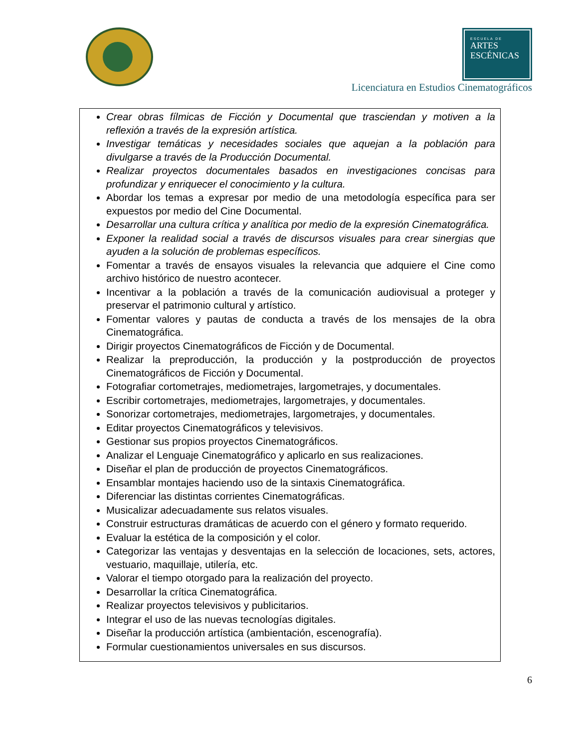ESCUELA DE
ARTES
ESCÉNICAS
Licenciatura en Estudios Cinematográficos
Crear obras fílmicas de Ficción y Documental que trasciendan y motiven a la reflexión a través de la expresión artística.
Investigar temáticas y necesidades sociales que aquejan a la población para divulgarse a través de la Producción Documental.
Realizar proyectos documentales basados en investigaciones concisas para profundizar y enriquecer el conocimiento y la cultura.
Abordar los temas a expresar por medio de una metodología específica para ser expuestos por medio del Cine Documental.
Desarrollar una cultura crítica y analítica por medio de la expresión Cinematográfica.
Exponer la realidad social a través de discursos visuales para crear sinergias que ayuden a la solución de problemas específicos.
Fomentar a través de ensayos visuales la relevancia que adquiere el Cine como archivo histórico de nuestro acontecer.
Incentivar a la población a través de la comunicación audiovisual a proteger y preservar el patrimonio cultural y artístico.
Fomentar valores y pautas de conducta a través de los mensajes de la obra Cinematográfica.
Dirigir proyectos Cinematográficos de Ficción y de Documental.
Realizar la preproducción, la producción y la postproducción de proyectos Cinematográficos de Ficción y Documental.
Fotografiar cortometrajes, mediometrajes, largometrajes, y documentales.
Escribir cortometrajes, mediometrajes, largometrajes, y documentales.
Sonorizar cortometrajes, mediometrajes, largometrajes, y documentales.
Editar proyectos Cinematográficos y televisivos.
Gestionar sus propios proyectos Cinematográficos.
Analizar el Lenguaje Cinematográfico y aplicarlo en sus realizaciones.
Diseñar el plan de producción de proyectos Cinematográficos.
Ensamblar montajes haciendo uso de la sintaxis Cinematográfica.
Diferenciar las distintas corrientes Cinematográficas.
Musicalizar adecuadamente sus relatos visuales.
Construir estructuras dramáticas de acuerdo con el género y formato requerido.
Evaluar la estética de la composición y el color.
Categorizar las ventajas y desventajas en la selección de locaciones, sets, actores, vestuario, maquillaje, utilería, etc.
Valorar el tiempo otorgado para la realización del proyecto.
Desarrollar la crítica Cinematográfica.
Realizar proyectos televisivos y publicitarios.
Integrar el uso de las nuevas tecnologías digitales.
Diseñar la producción artística (ambientación, escenografía).
Formular cuestionamientos universales en sus discursos.
6